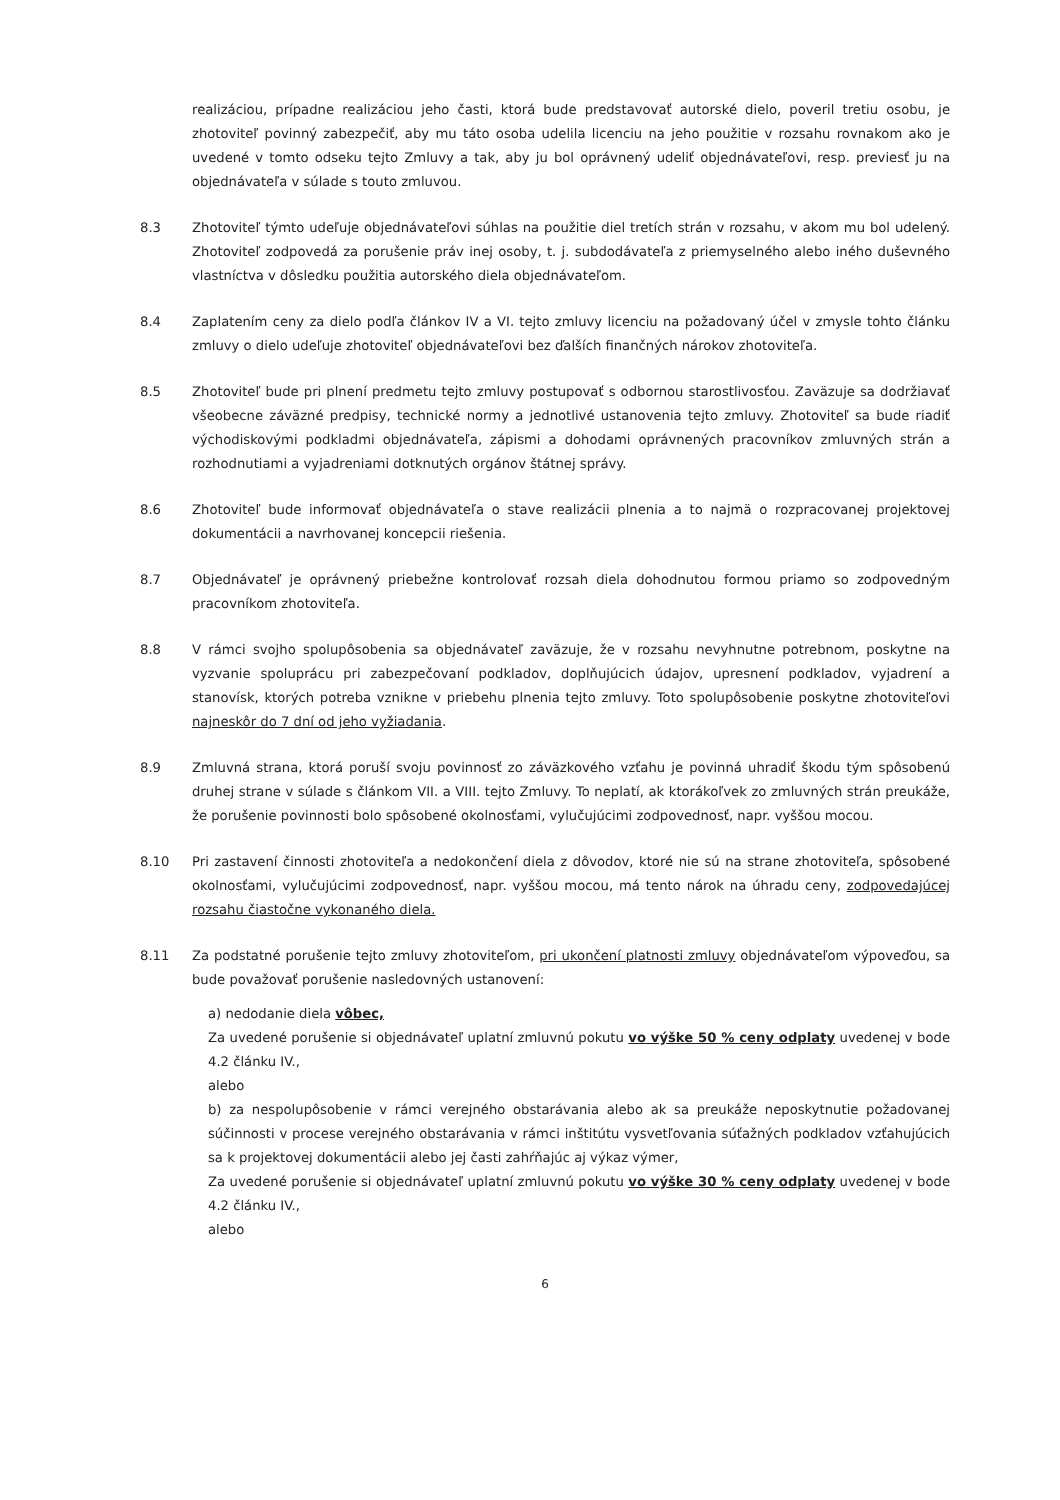realizáciou, prípadne realizáciou jeho časti, ktorá bude predstavovať autorské dielo, poveril tretiu osobu, je zhotoviteľ povinný zabezpečiť, aby mu táto osoba udelila licenciu na jeho použitie v rozsahu rovnakom ako je uvedené v tomto odseku tejto Zmluvy a tak, aby ju bol oprávnený udeliť objednávateľovi, resp. previesť ju na objednávateľa v súlade s touto zmluvou.
8.3 Zhotoviteľ týmto udeľuje objednávateľovi súhlas na použitie diel tretích strán v rozsahu, v akom mu bol udelený. Zhotoviteľ zodpovedá za porušenie práv inej osoby, t. j. subdodávateľa z priemyselného alebo iného duševného vlastníctva v dôsledku použitia autorského diela objednávateľom.
8.4 Zaplatením ceny za dielo podľa článkov IV a VI. tejto zmluvy licenciu na požadovaný účel v zmysle tohto článku zmluvy o dielo udeľuje zhotoviteľ objednávateľovi bez ďalších finančných nárokov zhotoviteľa.
8.5 Zhotoviteľ bude pri plnení predmetu tejto zmluvy postupovať s odbornou starostlivosťou. Zaväzuje sa dodržiavať všeobecne záväzné predpisy, technické normy a jednotlivé ustanovenia tejto zmluvy. Zhotoviteľ sa bude riadiť východiskovými podkladmi objednávateľa, zápismi a dohodami oprávnených pracovníkov zmluvných strán a rozhodnutiami a vyjadreniami dotknutých orgánov štátnej správy.
8.6 Zhotoviteľ bude informovať objednávateľa o stave realizácii plnenia a to najmä o rozpracovanej projektovej dokumentácii a navrhovanej koncepcii riešenia.
8.7 Objednávateľ je oprávnený priebežne kontrolovať rozsah diela dohodnutou formou priamo so zodpovedným pracovníkom zhotoviteľa.
8.8 V rámci svojho spolupôsobenia sa objednávateľ zaväzuje, že v rozsahu nevyhnutne potrebnom, poskytne na vyzvanie spoluprácu pri zabezpečovaní podkladov, doplňujúcich údajov, upresnení podkladov, vyjadrení a stanovísk, ktorých potreba vznikne v priebehu plnenia tejto zmluvy. Toto spolupôsobenie poskytne zhotoviteľovi najneskôr do 7 dní od jeho vyžiadania.
8.9 Zmluvná strana, ktorá poruší svoju povinnosť zo záväzkového vzťahu je povinná uhradiť škodu tým spôsobenú druhej strane v súlade s článkom VII. a VIII. tejto Zmluvy. To neplatí, ak ktorákoľvek zo zmluvných strán preukáže, že porušenie povinnosti bolo spôsobené okolnosťami, vylučujúcimi zodpovednosť, napr. vyššou mocou.
8.10 Pri zastavení činnosti zhotoviteľa a nedokončení diela z dôvodov, ktoré nie sú na strane zhotoviteľa, spôsobené okolnosťami, vylučujúcimi zodpovednosť, napr. vyššou mocou, má tento nárok na úhradu ceny, zodpovedajúcej rozsahu čiastočne vykonaného diela.
8.11 Za podstatné porušenie tejto zmluvy zhotoviteľom, pri ukončení platnosti zmluvy objednávateľom výpoveďou, sa bude považovať porušenie nasledovných ustanovení:
a) nedodanie diela vôbec,
Za uvedené porušenie si objednávateľ uplatní zmluvnú pokutu vo výške 50 % ceny odplaty uvedenej v bode 4.2 článku IV.,
alebo
b) za nespolupôsobenie v rámci verejného obstarávania alebo ak sa preukáže neposkytnutie požadovanej súčinnosti v procese verejného obstarávania v rámci inštitútu vysvetľovania súťažných podkladov vzťahujúcich sa k projektovej dokumentácii alebo jej časti zahŕňajúc aj výkaz výmer,
Za uvedené porušenie si objednávateľ uplatní zmluvnú pokutu vo výške 30 % ceny odplaty uvedenej v bode 4.2 článku IV.,
alebo
6